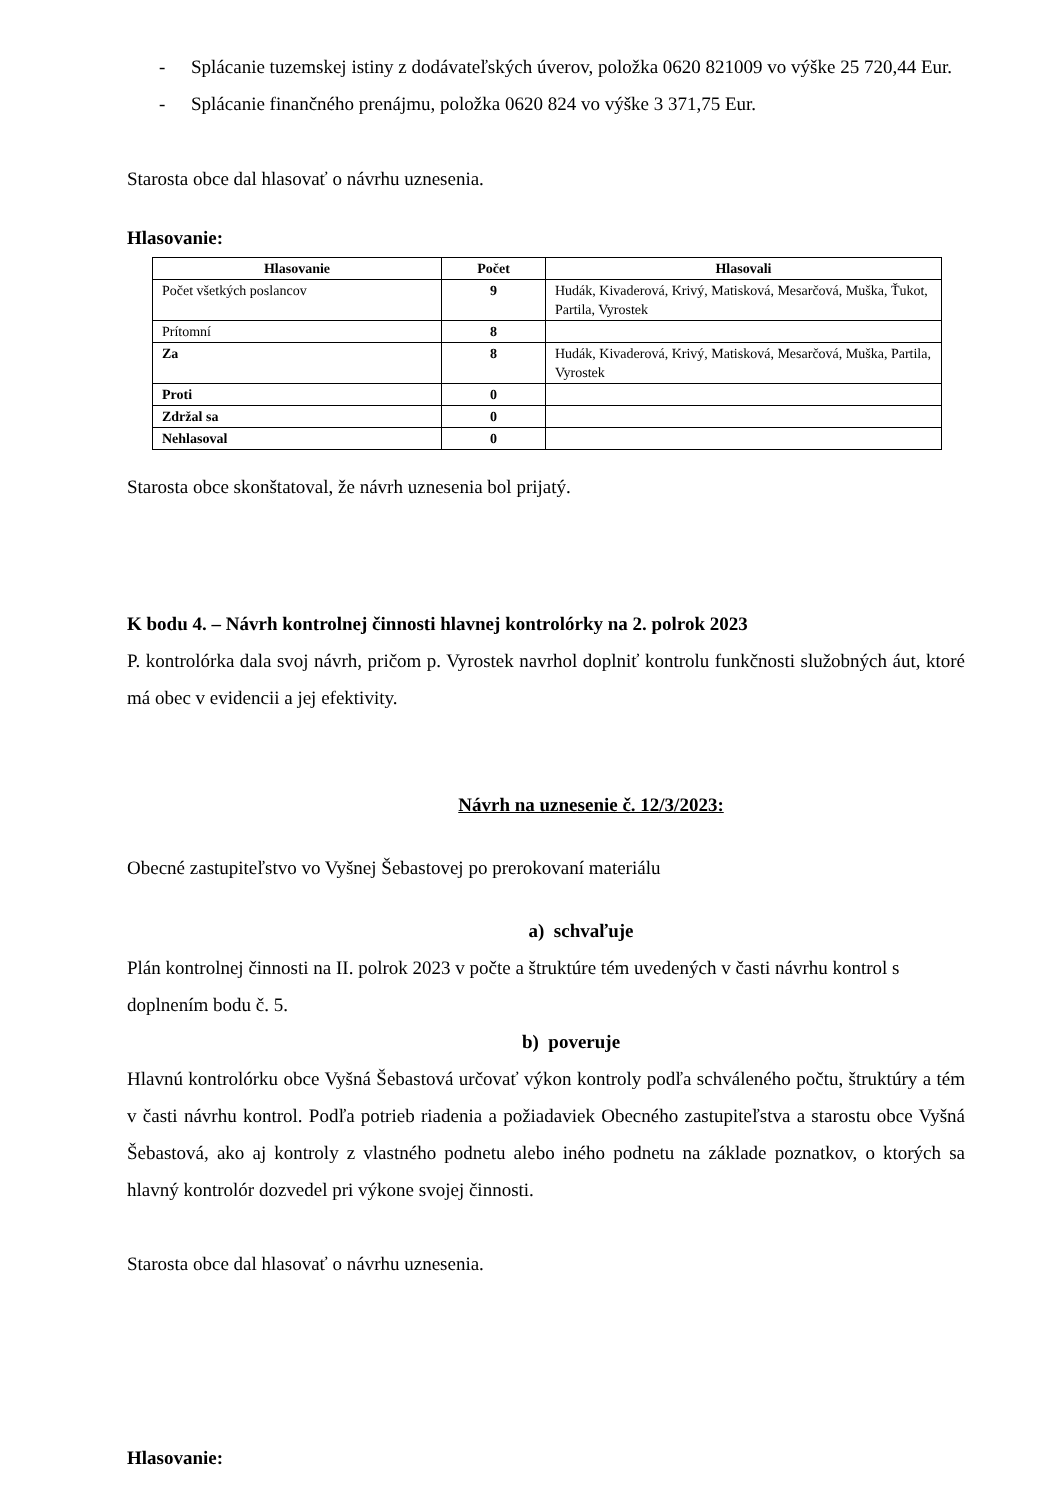- Splácanie tuzemskej istiny z dodávateľských úverov, položka 0620 821009 vo výške 25 720,44 Eur.
- Splácanie finančného prenájmu, položka 0620 824 vo výške 3 371,75 Eur.
Starosta obce dal hlasovať o návrhu uznesenia.
Hlasovanie:
| Hlasovanie | Počet | Hlasovali |
| --- | --- | --- |
| Počet všetkých poslancov | 9 | Hudák, Kivaderová, Krivý, Matisková, Mesarčová, Muška, Ťukot, Partila, Vyrostek |
| Prítomní | 8 | |
| Za | 8 | Hudák, Kivaderová, Krivý, Matisková, Mesarčová, Muška, Partila, Vyrostek |
| Proti | 0 | |
| Zdržal sa | 0 | |
| Nehlasoval | 0 | |
Starosta obce skonštatoval, že návrh uznesenia bol prijatý.
K bodu 4. – Návrh kontrolnej činnosti hlavnej kontrolórky na 2. polrok 2023
P. kontrolórka dala svoj návrh, pričom p. Vyrostek navrhol doplniť kontrolu funkčnosti služobných áut, ktoré má obec v evidencii a jej efektivity.
Návrh na uznesenie č. 12/3/2023:
Obecné zastupiteľstvo vo Vyšnej Šebastovej po prerokovaní materiálu
a) schvaľuje
Plán kontrolnej činnosti na II. polrok 2023 v počte a štruktúre tém uvedených v časti návrhu kontrol s doplnením bodu č. 5.
b) poveruje
Hlavnú kontrolórku obce Vyšná Šebastová určovať výkon kontroly podľa schváleného počtu, štruktúry a tém v časti návrhu kontrol. Podľa potrieb riadenia a požiadaviek Obecného zastupiteľstva a starostu obce Vyšná Šebastová, ako aj kontroly z vlastného podnetu alebo iného podnetu na základe poznatkov, o ktorých sa hlavný kontrolór dozvedel pri výkone svojej činnosti.
Starosta obce dal hlasovať o návrhu uznesenia.
Hlasovanie: